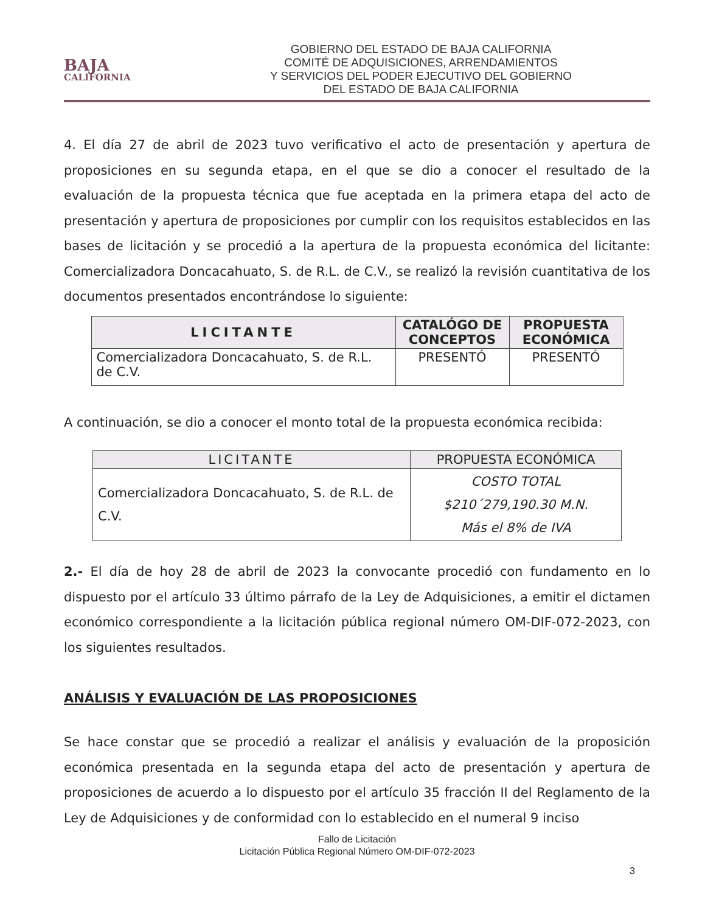BAJA
CALIFORNIA
GOBIERNO DEL ESTADO DE BAJA CALIFORNIA
COMITÉ DE ADQUISICIONES, ARRENDAMIENTOS
Y SERVICIOS DEL PODER EJECUTIVO DEL GOBIERNO
DEL ESTADO DE BAJA CALIFORNIA
4. El día 27 de abril de 2023 tuvo verificativo el acto de presentación y apertura de proposiciones en su segunda etapa, en el que se dio a conocer el resultado de la evaluación de la propuesta técnica que fue aceptada en la primera etapa del acto de presentación y apertura de proposiciones por cumplir con los requisitos establecidos en las bases de licitación y se procedió a la apertura de la propuesta económica del licitante: Comercializadora Doncacahuato, S. de R.L. de C.V., se realizó la revisión cuantitativa de los documentos presentados encontrándose lo siguiente:
| LICITANTE | CATALÓGO DE CONCEPTOS | PROPUESTA ECONÓMICA |
| --- | --- | --- |
| Comercializadora Doncacahuato, S. de R.L. de C.V. | PRESENTÓ | PRESENTÓ |
A continuación, se dio a conocer el monto total de la propuesta económica recibida:
| LICITANTE | PROPUESTA ECONÓMICA |
| --- | --- |
| Comercializadora Doncacahuato, S. de R.L. de C.V. | COSTO TOTAL $210´279,190.30 M.N. Más el 8% de IVA |
2.- El día de hoy 28 de abril de 2023 la convocante procedió con fundamento en lo dispuesto por el artículo 33 último párrafo de la Ley de Adquisiciones, a emitir el dictamen económico correspondiente a la licitación pública regional número OM-DIF-072-2023, con los siguientes resultados.
ANÁLISIS Y EVALUACIÓN DE LAS PROPOSICIONES
Se hace constar que se procedió a realizar el análisis y evaluación de la proposición económica presentada en la segunda etapa del acto de presentación y apertura de proposiciones de acuerdo a lo dispuesto por el artículo 35 fracción II del Reglamento de la Ley de Adquisiciones y de conformidad con lo establecido en el numeral 9 inciso
Fallo de Licitación
Licitación Pública Regional Número OM-DIF-072-2023
3